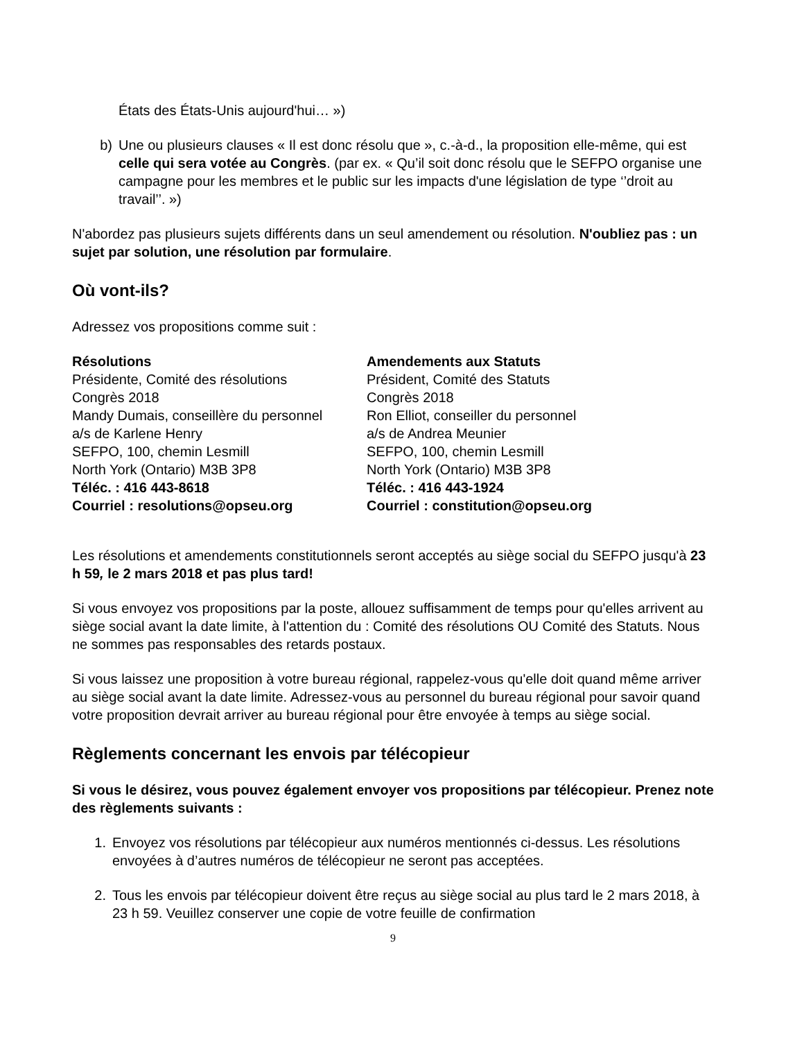États des États-Unis aujourd'hui… »)
b) Une ou plusieurs clauses « Il est donc résolu que », c.-à-d., la proposition elle-même, qui est celle qui sera votée au Congrès. (par ex. « Qu’il soit donc résolu que le SEFPO organise une campagne pour les membres et le public sur les impacts d'une législation de type ‘’droit au travail’’. »)
N'abordez pas plusieurs sujets différents dans un seul amendement ou résolution. N'oubliez pas : un sujet par solution, une résolution par formulaire.
Où vont-ils?
Adressez vos propositions comme suit :
| Résolutions | Amendements aux Statuts |
| --- | --- |
| Présidente, Comité des résolutions | Président, Comité des Statuts |
| Congrès 2018 | Congrès 2018 |
| Mandy Dumais, conseillère du personnel | Ron Elliot, conseiller du personnel |
| a/s de Karlene Henry | a/s de Andrea Meunier |
| SEFPO, 100, chemin Lesmill | SEFPO, 100, chemin Lesmill |
| North York (Ontario) M3B 3P8 | North York (Ontario) M3B 3P8 |
| Téléc. : 416 443-8618 | Téléc. : 416 443-1924 |
| Courriel : resolutions@opseu.org | Courriel : constitution@opseu.org |
Les résolutions et amendements constitutionnels seront acceptés au siège social du SEFPO jusqu'à 23 h 59, le 2 mars 2018 et pas plus tard!
Si vous envoyez vos propositions par la poste, allouez suffisamment de temps pour qu'elles arrivent au siège social avant la date limite, à l'attention du : Comité des résolutions OU Comité des Statuts. Nous ne sommes pas responsables des retards postaux.
Si vous laissez une proposition à votre bureau régional, rappelez-vous qu'elle doit quand même arriver au siège social avant la date limite. Adressez-vous au personnel du bureau régional pour savoir quand votre proposition devrait arriver au bureau régional pour être envoyée à temps au siège social.
Règlements concernant les envois par télécopieur
Si vous le désirez, vous pouvez également envoyer vos propositions par télécopieur. Prenez note des règlements suivants :
1. Envoyez vos résolutions par télécopieur aux numéros mentionnés ci-dessus. Les résolutions envoyées à d’autres numéros de télécopieur ne seront pas acceptées.
2. Tous les envois par télécopieur doivent être reçus au siège social au plus tard le 2 mars 2018, à 23 h 59. Veuillez conserver une copie de votre feuille de confirmation
9